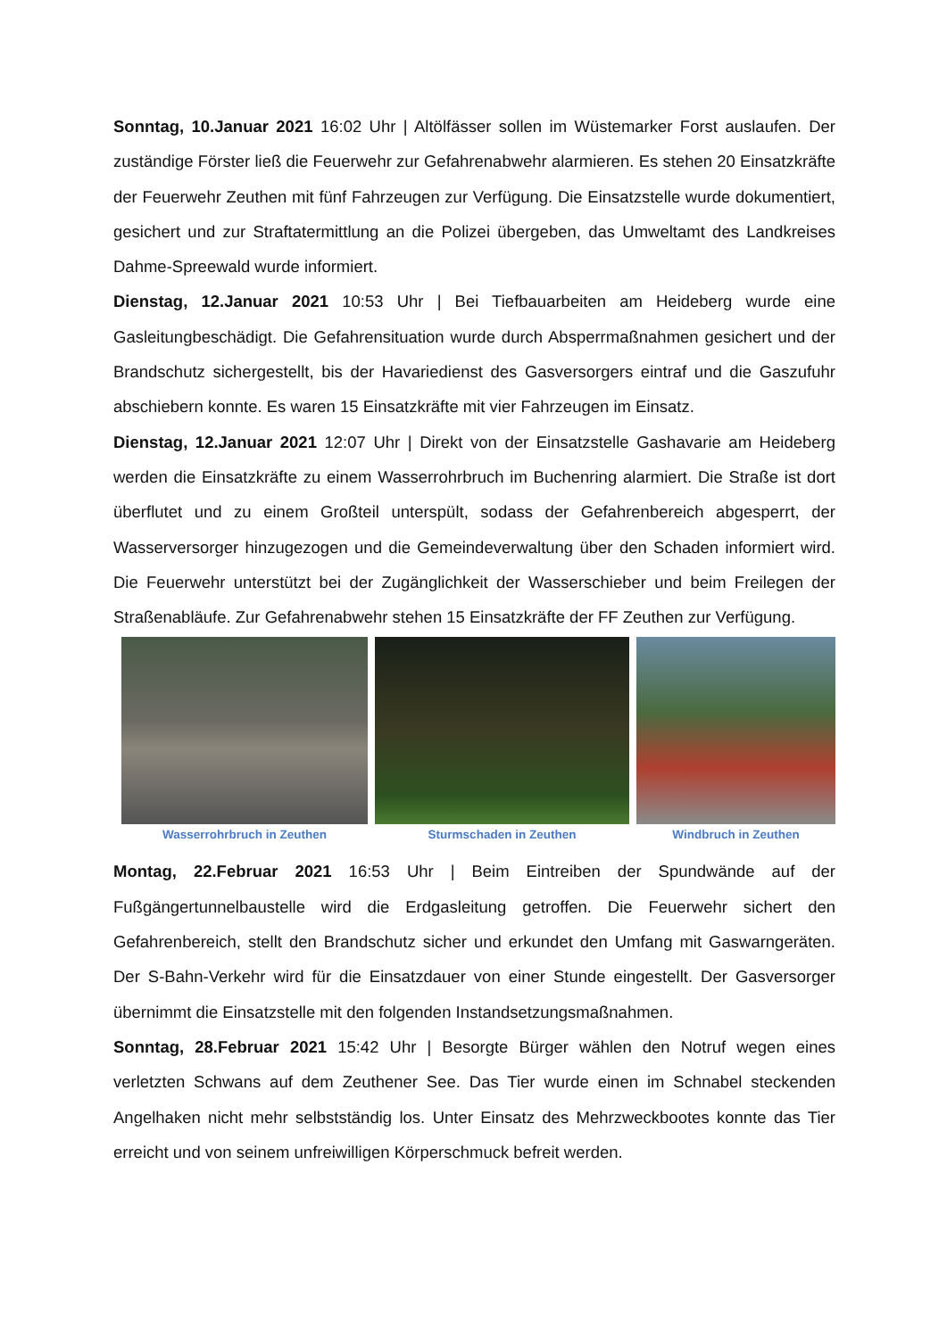Sonntag, 10.Januar 2021 16:02 Uhr | Altölfässer sollen im Wüstemarker Forst auslaufen. Der zuständige Förster ließ die Feuerwehr zur Gefahrenabwehr alarmieren. Es stehen 20 Einsatzkräfte der Feuerwehr Zeuthen mit fünf Fahrzeugen zur Verfügung. Die Einsatzstelle wurde dokumentiert, gesichert und zur Straftatermittlung an die Polizei übergeben, das Umweltamt des Landkreises Dahme-Spreewald wurde informiert.
Dienstag, 12.Januar 2021 10:53 Uhr | Bei Tiefbauarbeiten am Heideberg wurde eine Gasleitungbeschädigt. Die Gefahrensituation wurde durch Absperrmaßnahmen gesichert und der Brandschutz sichergestellt, bis der Havariedienst des Gasversorgers eintraf und die Gaszufuhr abschiebern konnte. Es waren 15 Einsatzkräfte mit vier Fahrzeugen im Einsatz.
Dienstag, 12.Januar 2021 12:07 Uhr | Direkt von der Einsatzstelle Gashavarie am Heideberg werden die Einsatzkräfte zu einem Wasserrohrbruch im Buchenring alarmiert. Die Straße ist dort überflutet und zu einem Großteil unterspült, sodass der Gefahrenbereich abgesperrt, der Wasserversorger hinzugezogen und die Gemeindeverwaltung über den Schaden informiert wird. Die Feuerwehr unterstützt bei der Zugänglichkeit der Wasserschieber und beim Freilegen der Straßenabläufe. Zur Gefahrenabwehr stehen 15 Einsatzkräfte der FF Zeuthen zur Verfügung.
Wasserrohrbruch in Zeuthen Sturmschaden in Zeuthen Windbruch in Zeuthen
Montag, 22.Februar 2021 16:53 Uhr | Beim Eintreiben der Spundwände auf der Fußgängertunnelbaustelle wird die Erdgasleitung getroffen. Die Feuerwehr sichert den Gefahrenbereich, stellt den Brandschutz sicher und erkundet den Umfang mit Gaswarngeräten. Der S-Bahn-Verkehr wird für die Einsatzdauer von einer Stunde eingestellt. Der Gasversorger übernimmt die Einsatzstelle mit den folgenden Instandsetzungsmaßnahmen.
Sonntag, 28.Februar 2021 15:42 Uhr | Besorgte Bürger wählen den Notruf wegen eines verletzten Schwans auf dem Zeuthener See. Das Tier wurde einen im Schnabel steckenden Angelhaken nicht mehr selbstständig los. Unter Einsatz des Mehrzweckbootes konnte das Tier erreicht und von seinem unfreiwilligen Körperschmuck befreit werden.